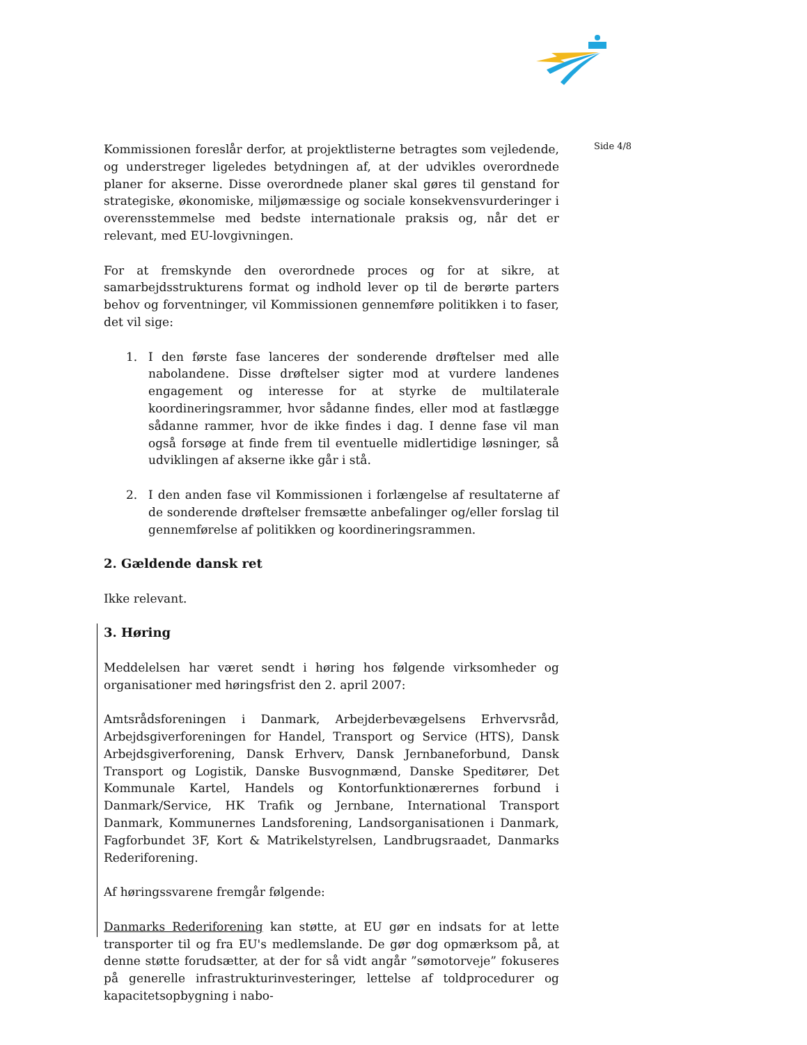Side 4/8
Kommissionen foreslår derfor, at projektlisterne betragtes som vejledende, og understreger ligeledes betydningen af, at der udvikles overordnede planer for akserne. Disse overordnede planer skal gøres til genstand for strategiske, økonomiske, miljømæssige og sociale konsekvensvurderinger i overensstemmelse med bedste internationale praksis og, når det er relevant, med EU-lovgivningen.
For at fremskynde den overordnede proces og for at sikre, at samarbejdsstrukturens format og indhold lever op til de berørte parters behov og forventninger, vil Kommissionen gennemføre politikken i to faser, det vil sige:
1. I den første fase lanceres der sonderende drøftelser med alle nabolandene. Disse drøftelser sigter mod at vurdere landenes engagement og interesse for at styrke de multilaterale koordineringsrammer, hvor sådanne findes, eller mod at fastlægge sådanne rammer, hvor de ikke findes i dag. I denne fase vil man også forsøge at finde frem til eventuelle midlertidige løsninger, så udviklingen af akserne ikke går i stå.
2. I den anden fase vil Kommissionen i forlængelse af resultaterne af de sonderende drøftelser fremsætte anbefalinger og/eller forslag til gennemførelse af politikken og koordineringsrammen.
2. Gældende dansk ret
Ikke relevant.
3. Høring
Meddelelsen har været sendt i høring hos følgende virksomheder og organisationer med høringsfrist den 2. april 2007:
Amtsrådsforeningen i Danmark, Arbejderbevægelsens Erhvervsråd, Arbejdsgiverforeningen for Handel, Transport og Service (HTS), Dansk Arbejdsgiverforening, Dansk Erhverv, Dansk Jernbaneforbund, Dansk Transport og Logistik, Danske Busvognmænd, Danske Speditører, Det Kommunale Kartel, Handels og Kontorfunktionærernes forbund i Danmark/Service, HK Trafik og Jernbane, International Transport Danmark, Kommunernes Landsforening, Landsorganisationen i Danmark, Fagforbundet 3F, Kort & Matrikelstyrelsen, Landbrugsraadet, Danmarks Rederiforening.
Af høringssvarene fremgår følgende:
Danmarks Rederiforening kan støtte, at EU gør en indsats for at lette transporter til og fra EU's medlemslande. De gør dog opmærksom på, at denne støtte forudsætter, at der for så vidt angår ”sømotorveje” fokuseres på generelle infrastrukturinvesteringer, lettelse af toldprocedurer og kapacitetsopbygning i nabo-